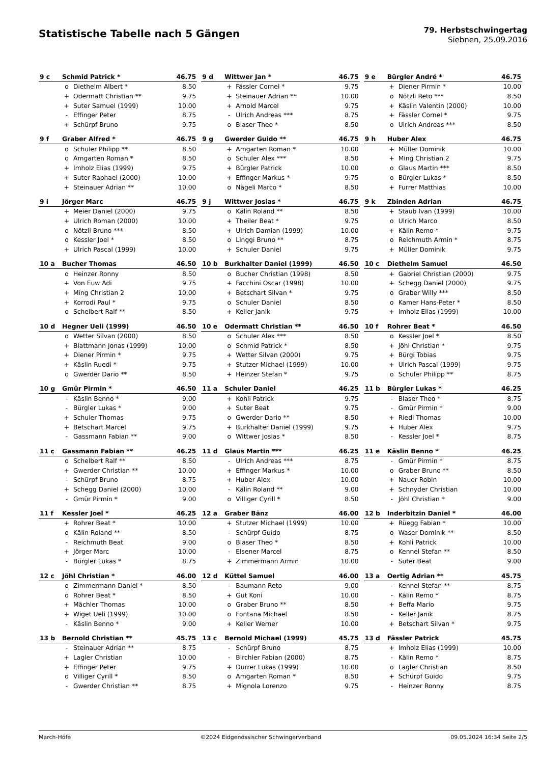Statistische Tabelle nach 5 Gängen
79. Herbstschwingertag
Siebnen, 25.09.2016
| 9 c | Schmid Patrick * | | 46.75 |
| --- | --- | --- | --- |
| | o | Diethelm Albert * | 8.50 |
| | + | Odermatt Christian ** | 9.75 |
| | + | Suter Samuel (1999) | 10.00 |
| | - | Effinger Peter | 8.75 |
| | + | Schürpf Bruno | 9.75 |
| 9 d | Wittwer Jan * | | 46.75 |
| --- | --- | --- | --- |
| | + | Fässler Cornel * | 9.75 |
| | + | Steinauer Adrian ** | 10.00 |
| | + | Arnold Marcel | 9.75 |
| | - | Ulrich Andreas *** | 8.75 |
| | o | Blaser Theo * | 8.50 |
| 9 e | Bürgler André * | | 46.75 |
| --- | --- | --- | --- |
| | + | Diener Pirmin * | 10.00 |
| | o | Nötzli Reto *** | 8.50 |
| | + | Käslin Valentin (2000) | 10.00 |
| | + | Fässler Cornel * | 9.75 |
| | o | Ulrich Andreas *** | 8.50 |
| 9 f | Graber Alfred * | | 46.75 |
| --- | --- | --- | --- |
| | o | Schuler Philipp ** | 8.50 |
| | o | Amgarten Roman * | 8.50 |
| | + | Imholz Elias (1999) | 9.75 |
| | + | Suter Raphael (2000) | 10.00 |
| | + | Steinauer Adrian ** | 10.00 |
| 9 g | Gwerder Guido ** | | 46.75 |
| --- | --- | --- | --- |
| | + | Amgarten Roman * | 10.00 |
| | o | Schuler Alex *** | 8.50 |
| | + | Bürgler Patrick | 10.00 |
| | + | Effinger Markus * | 9.75 |
| | o | Nägeli Marco * | 8.50 |
| 9 h | Huber Alex | | 46.75 |
| --- | --- | --- | --- |
| | + | Müller Dominik | 10.00 |
| | + | Ming Christian 2 | 9.75 |
| | o | Glaus Martin *** | 8.50 |
| | o | Bürgler Lukas * | 8.50 |
| | + | Furrer Matthias | 10.00 |
| 9 i | Jörger Marc | | 46.75 |
| --- | --- | --- | --- |
| | + | Meier Daniel (2000) | 9.75 |
| | + | Ulrich Roman (2000) | 10.00 |
| | o | Nötzli Bruno *** | 8.50 |
| | o | Kessler Joel * | 8.50 |
| | + | Ulrich Pascal (1999) | 10.00 |
| 9 j | Wittwer Josias * | | 46.75 |
| --- | --- | --- | --- |
| | o | Kälin Roland ** | 8.50 |
| | + | Theiler Beat * | 9.75 |
| | + | Ulrich Damian (1999) | 10.00 |
| | o | Linggi Bruno ** | 8.75 |
| | + | Schuler Daniel | 9.75 |
| 9 k | Zbinden Adrian | | 46.75 |
| --- | --- | --- | --- |
| | + | Staub Ivan (1999) | 10.00 |
| | o | Ulrich Marco | 8.50 |
| | + | Kälin Remo * | 9.75 |
| | o | Reichmuth Armin * | 8.75 |
| | + | Müller Dominik | 9.75 |
| 10 a | Bucher Thomas | | 46.50 |
| --- | --- | --- | --- |
| | o | Heinzer Ronny | 8.50 |
| | + | Von Euw Adi | 9.75 |
| | + | Ming Christian 2 | 10.00 |
| | + | Korrodi Paul * | 9.75 |
| | o | Schelbert Ralf ** | 8.50 |
| 10 b | Burkhalter Daniel (1999) | | 46.50 |
| --- | --- | --- | --- |
| | o | Bucher Christian (1998) | 8.50 |
| | + | Facchini Oscar (1998) | 10.00 |
| | + | Betschart Silvan * | 9.75 |
| | o | Schuler Daniel | 8.50 |
| | + | Keller Janik | 9.75 |
| 10 c | Diethelm Samuel | | 46.50 |
| --- | --- | --- | --- |
| | + | Gabriel Christian (2000) | 9.75 |
| | + | Schegg Daniel (2000) | 9.75 |
| | o | Graber Willy *** | 8.50 |
| | o | Kamer Hans-Peter * | 8.50 |
| | + | Imholz Elias (1999) | 10.00 |
| 10 d | Hegner Ueli (1999) | | 46.50 |
| --- | --- | --- | --- |
| | o | Wetter Silvan (2000) | 8.50 |
| | + | Blattmann Jonas (1999) | 10.00 |
| | + | Diener Pirmin * | 9.75 |
| | + | Käslin Ruedi * | 9.75 |
| | o | Gwerder Dario ** | 8.50 |
| 10 e | Odermatt Christian ** | | 46.50 |
| --- | --- | --- | --- |
| | o | Schuler Alex *** | 8.50 |
| | o | Schmid Patrick * | 8.50 |
| | + | Wetter Silvan (2000) | 9.75 |
| | + | Stutzer Michael (1999) | 10.00 |
| | + | Heinzer Stefan * | 9.75 |
| 10 f | Rohrer Beat * | | 46.50 |
| --- | --- | --- | --- |
| | o | Kessler Joel * | 8.50 |
| | + | Jöhl Christian * | 9.75 |
| | + | Bürgi Tobias | 9.75 |
| | + | Ulrich Pascal (1999) | 9.75 |
| | o | Schuler Philipp ** | 8.75 |
| 10 g | Gmür Pirmin * | | 46.50 |
| --- | --- | --- | --- |
| | - | Käslin Benno * | 9.00 |
| | - | Bürgler Lukas * | 9.00 |
| | + | Schuler Thomas | 9.75 |
| | + | Betschart Marcel | 9.75 |
| | - | Gassmann Fabian ** | 9.00 |
| 11 a | Schuler Daniel | | 46.25 |
| --- | --- | --- | --- |
| | + | Kohli Patrick | 9.75 |
| | + | Suter Beat | 9.75 |
| | o | Gwerder Dario ** | 8.50 |
| | + | Burkhalter Daniel (1999) | 9.75 |
| | o | Wittwer Josias * | 8.50 |
| 11 b | Bürgler Lukas * | | 46.25 |
| --- | --- | --- | --- |
| | - | Blaser Theo * | 8.75 |
| | - | Gmür Pirmin * | 9.00 |
| | + | Riedi Thomas | 10.00 |
| | + | Huber Alex | 9.75 |
| | - | Kessler Joel * | 8.75 |
| 11 c | Gassmann Fabian ** | | 46.25 |
| --- | --- | --- | --- |
| | o | Schelbert Ralf ** | 8.50 |
| | + | Gwerder Christian ** | 10.00 |
| | - | Schürpf Bruno | 8.75 |
| | + | Schegg Daniel (2000) | 10.00 |
| | - | Gmür Pirmin * | 9.00 |
| 11 d | Glaus Martin *** | | 46.25 |
| --- | --- | --- | --- |
| | - | Ulrich Andreas *** | 8.75 |
| | + | Effinger Markus * | 10.00 |
| | + | Huber Alex | 10.00 |
| | - | Kälin Roland ** | 9.00 |
| | o | Villiger Cyrill * | 8.50 |
| 11 e | Käslin Benno * | | 46.25 |
| --- | --- | --- | --- |
| | - | Gmür Pirmin * | 8.75 |
| | o | Graber Bruno ** | 8.50 |
| | + | Nauer Robin | 10.00 |
| | + | Schnyder Christian | 10.00 |
| | - | Jöhl Christian * | 9.00 |
| 11 f | Kessler Joel * | | 46.25 |
| --- | --- | --- | --- |
| | + | Rohrer Beat * | 10.00 |
| | o | Kälin Roland ** | 8.50 |
| | - | Reichmuth Beat | 9.00 |
| | + | Jörger Marc | 10.00 |
| | - | Bürgler Lukas * | 8.75 |
| 12 a | Graber Bänz | | 46.00 |
| --- | --- | --- | --- |
| | + | Stutzer Michael (1999) | 10.00 |
| | - | Schürpf Guido | 8.75 |
| | o | Blaser Theo * | 8.50 |
| | - | Elsener Marcel | 8.75 |
| | + | Zimmermann Armin | 10.00 |
| 12 b | Inderbitzin Daniel * | | 46.00 |
| --- | --- | --- | --- |
| | + | Rüegg Fabian * | 10.00 |
| | o | Waser Dominik ** | 8.50 |
| | + | Kohli Patrick | 10.00 |
| | o | Kennel Stefan ** | 8.50 |
| | - | Suter Beat | 9.00 |
| 12 c | Jöhl Christian * | | 46.00 |
| --- | --- | --- | --- |
| | o | Zimmermann Daniel * | 8.50 |
| | o | Rohrer Beat * | 8.50 |
| | + | Mächler Thomas | 10.00 |
| | + | Wiget Ueli (1999) | 10.00 |
| | - | Käslin Benno * | 9.00 |
| 12 d | Küttel Samuel | | 46.00 |
| --- | --- | --- | --- |
| | - | Baumann Reto | 9.00 |
| | + | Gut Koni | 10.00 |
| | o | Graber Bruno ** | 8.50 |
| | o | Fontana Michael | 8.50 |
| | + | Keller Werner | 10.00 |
| 13 a | Oertig Adrian ** | | 45.75 |
| --- | --- | --- | --- |
| | - | Kennel Stefan ** | 8.75 |
| | - | Kälin Remo * | 8.75 |
| | + | Beffa Mario | 9.75 |
| | - | Keller Janik | 8.75 |
| | + | Betschart Silvan * | 9.75 |
| 13 b | Bernold Christian ** | | 45.75 |
| --- | --- | --- | --- |
| | - | Steinauer Adrian ** | 8.75 |
| | + | Lagler Christian | 10.00 |
| | + | Effinger Peter | 9.75 |
| | o | Villiger Cyrill * | 8.50 |
| | - | Gwerder Christian ** | 8.75 |
| 13 c | Bernold Michael (1999) | | 45.75 |
| --- | --- | --- | --- |
| | - | Schürpf Bruno | 8.75 |
| | - | Birchler Fabian (2000) | 8.75 |
| | + | Durrer Lukas (1999) | 10.00 |
| | o | Amgarten Roman * | 8.50 |
| | + | Mignola Lorenzo | 9.75 |
| 13 d | Fässler Patrick | | 45.75 |
| --- | --- | --- | --- |
| | + | Imholz Elias (1999) | 10.00 |
| | - | Kälin Remo * | 8.75 |
| | o | Lagler Christian | 8.50 |
| | + | Schürpf Guido | 9.75 |
| | - | Heinzer Ronny | 8.75 |
March-Höfe ©2024 Eidgenössischer Schwingerverband 09.05.2024 16:34 Seite 2/5